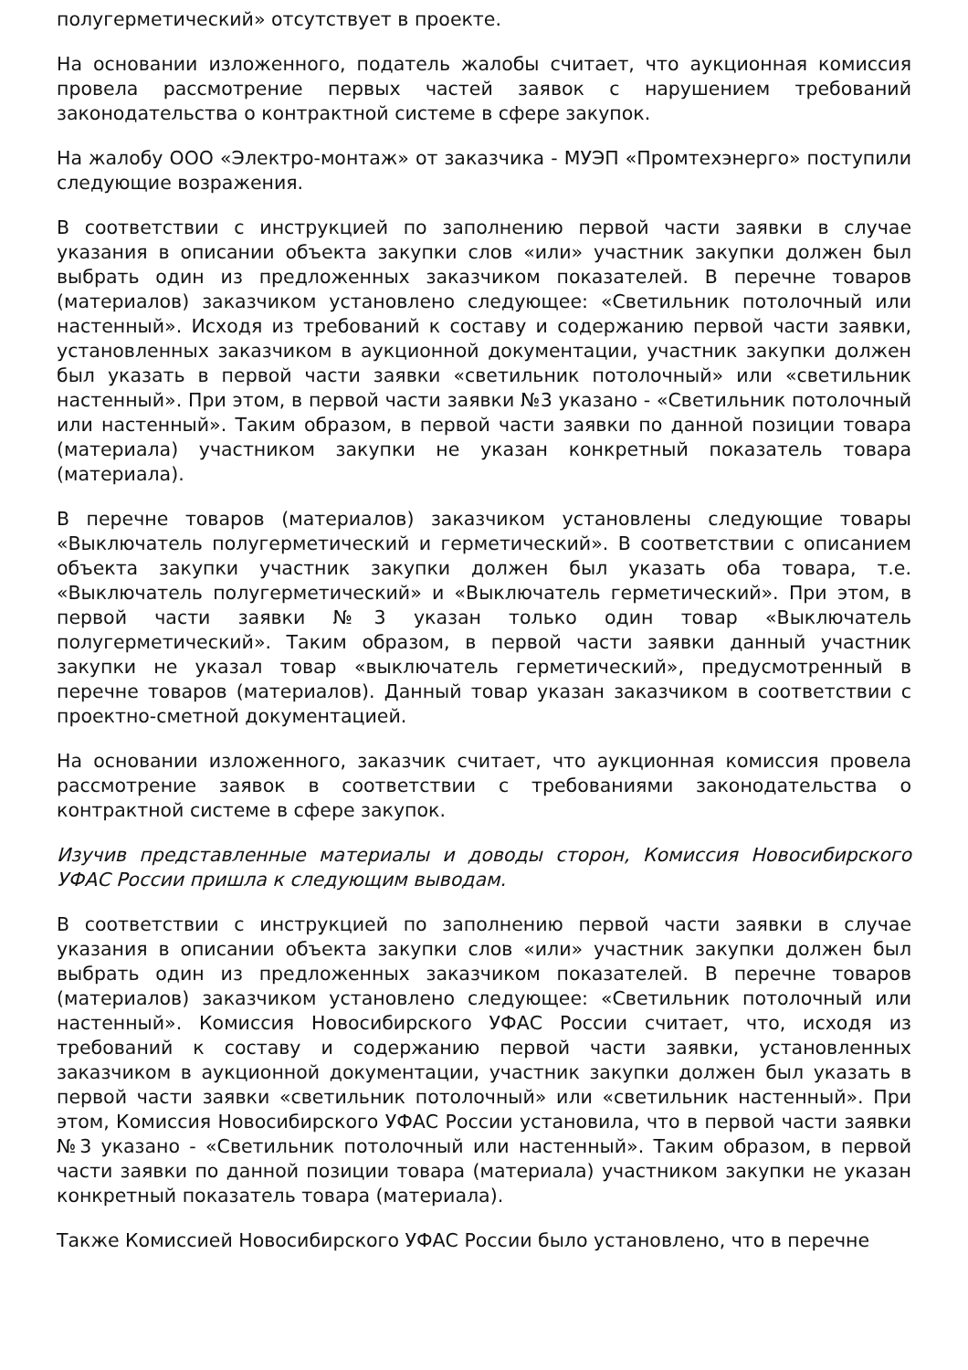полугерметический» отсутствует в проекте.
На основании изложенного, податель жалобы считает, что аукционная комиссия провела рассмотрение первых частей заявок с нарушением требований законодательства о контрактной системе в сфере закупок.
На жалобу ООО «Электро-монтаж» от заказчика - МУЭП «Промтехэнерго» поступили следующие возражения.
В соответствии с инструкцией по заполнению первой части заявки в случае указания в описании объекта закупки слов «или» участник закупки должен был выбрать один из предложенных заказчиком показателей. В перечне товаров (материалов) заказчиком установлено следующее: «Светильник потолочный или настенный». Исходя из требований к составу и содержанию первой части заявки, установленных заказчиком в аукционной документации, участник закупки должен был указать в первой части заявки «светильник потолочный» или «светильник настенный». При этом, в первой части заявки №3 указано - «Светильник потолочный или настенный». Таким образом, в первой части заявки по данной позиции товара (материала) участником закупки не указан конкретный показатель товара (материала).
В перечне товаров (материалов) заказчиком установлены следующие товары «Выключатель полугерметический и герметический». В соответствии с описанием объекта закупки участник закупки должен был указать оба товара, т.е. «Выключатель полугерметический» и «Выключатель герметический». При этом, в первой части заявки №3 указан только один товар «Выключатель полугерметический». Таким образом, в первой части заявки данный участник закупки не указал товар «выключатель герметический», предусмотренный в перечне товаров (материалов). Данный товар указан заказчиком в соответствии с проектно-сметной документацией.
На основании изложенного, заказчик считает, что аукционная комиссия провела рассмотрение заявок в соответствии с требованиями законодательства о контрактной системе в сфере закупок.
Изучив представленные материалы и доводы сторон, Комиссия Новосибирского УФАС России пришла к следующим выводам.
В соответствии с инструкцией по заполнению первой части заявки в случае указания в описании объекта закупки слов «или» участник закупки должен был выбрать один из предложенных заказчиком показателей. В перечне товаров (материалов) заказчиком установлено следующее: «Светильник потолочный или настенный». Комиссия Новосибирского УФАС России считает, что, исходя из требований к составу и содержанию первой части заявки, установленных заказчиком в аукционной документации, участник закупки должен был указать в первой части заявки «светильник потолочный» или «светильник настенный». При этом, Комиссия Новосибирского УФАС России установила, что в первой части заявки №3 указано - «Светильник потолочный или настенный». Таким образом, в первой части заявки по данной позиции товара (материала) участником закупки не указан конкретный показатель товара (материала).
Также Комиссией Новосибирского УФАС России было установлено, что в перечне